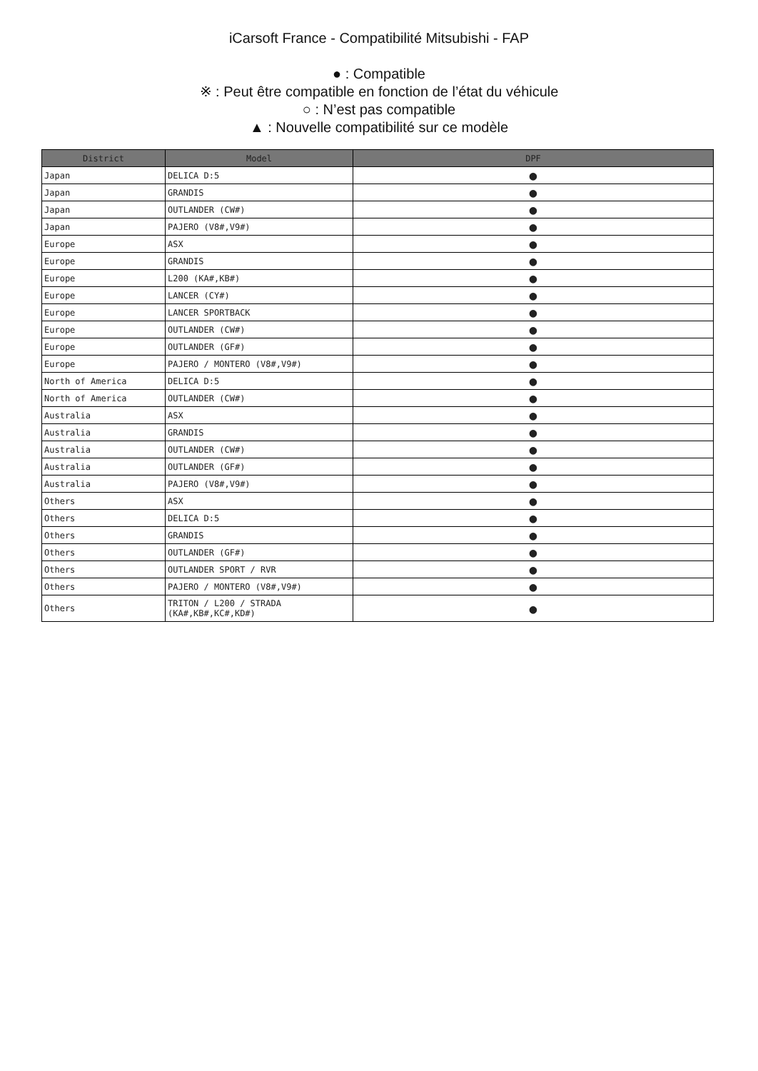iCarsoft France - Compatibilité Mitsubishi - FAP
● : Compatible
※ : Peut être compatible en fonction de l’état du véhicule
○ : N’est pas compatible
▲ : Nouvelle compatibilité sur ce modèle
| District | Model | DPF |
| --- | --- | --- |
| Japan | DELICA D:5 | ● |
| Japan | GRANDIS | ● |
| Japan | OUTLANDER (CW#) | ● |
| Japan | PAJERO (V8#,V9#) | ● |
| Europe | ASX | ● |
| Europe | GRANDIS | ● |
| Europe | L200 (KA#,KB#) | ● |
| Europe | LANCER (CY#) | ● |
| Europe | LANCER SPORTBACK | ● |
| Europe | OUTLANDER (CW#) | ● |
| Europe | OUTLANDER (GF#) | ● |
| Europe | PAJERO / MONTERO (V8#,V9#) | ● |
| North of America | DELICA D:5 | ● |
| North of America | OUTLANDER (CW#) | ● |
| Australia | ASX | ● |
| Australia | GRANDIS | ● |
| Australia | OUTLANDER (CW#) | ● |
| Australia | OUTLANDER (GF#) | ● |
| Australia | PAJERO (V8#,V9#) | ● |
| Others | ASX | ● |
| Others | DELICA D:5 | ● |
| Others | GRANDIS | ● |
| Others | OUTLANDER (GF#) | ● |
| Others | OUTLANDER SPORT / RVR | ● |
| Others | PAJERO / MONTERO (V8#,V9#) | ● |
| Others | TRITON / L200 / STRADA (KA#,KB#,KC#,KD#) | ● |